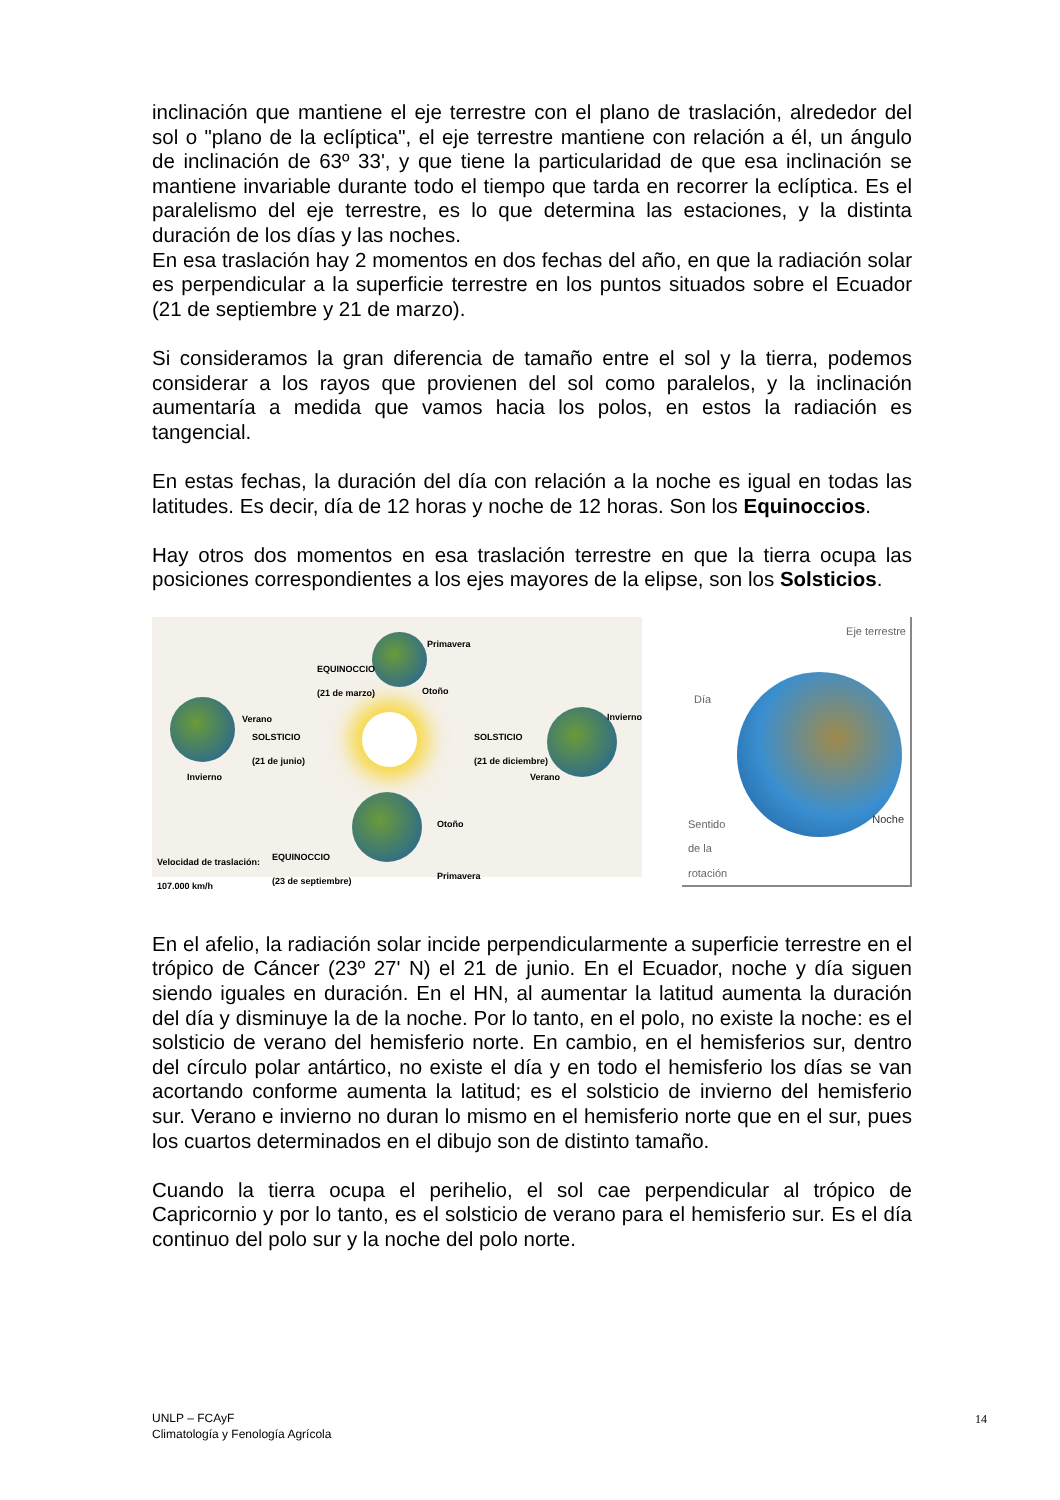inclinación que mantiene el eje terrestre con el plano de traslación, alrededor del sol o "plano de la eclíptica", el eje terrestre mantiene con relación a él, un ángulo de inclinación de 63º 33', y que tiene la particularidad de que esa inclinación se mantiene invariable durante todo el tiempo que tarda en recorrer la eclíptica. Es el paralelismo del eje terrestre, es lo que determina las estaciones, y la distinta duración de los días y las noches.
En esa traslación hay 2 momentos en dos fechas del año, en que la radiación solar es perpendicular a la superficie terrestre en los puntos situados sobre el Ecuador (21 de septiembre y 21 de marzo).
Si consideramos la gran diferencia de tamaño entre el sol y la tierra, podemos considerar a los rayos que provienen del sol como paralelos, y la inclinación aumentaría a medida que vamos hacia los polos, en estos la radiación es tangencial.
En estas fechas, la duración del día con relación a la noche es igual en todas las latitudes. Es decir, día de 12 horas y noche de 12 horas. Son los Equinoccios.
Hay otros dos momentos en esa traslación terrestre en que la tierra ocupa las posiciones correspondientes a los ejes mayores de la elipse, son los Solsticios.
Primavera
EQUINOCCIO
(21 de marzo)
Otoño
Verano
SOLSTICIO
(21 de junio)
Invierno
Invierno
SOLSTICIO
(21 de diciembre)
Verano
Otoño
EQUINOCCIO
(23 de septiembre)
Velocidad de traslación:
107.000 km/h Primavera
Eje terrestre
Día
Noche Sentido
de la
rotación
En el afelio, la radiación solar incide perpendicularmente a superficie terrestre en el trópico de Cáncer (23º 27' N) el 21 de junio. En el Ecuador, noche y día siguen siendo iguales en duración. En el HN, al aumentar la latitud aumenta la duración del día y disminuye la de la noche. Por lo tanto, en el polo, no existe la noche: es el solsticio de verano del hemisferio norte. En cambio, en el hemisferios sur, dentro del círculo polar antártico, no existe el día y en todo el hemisferio los días se van acortando conforme aumenta la latitud; es el solsticio de invierno del hemisferio sur. Verano e invierno no duran lo mismo en el hemisferio norte que en el sur, pues los cuartos determinados en el dibujo son de distinto tamaño.
Cuando la tierra ocupa el perihelio, el sol cae perpendicular al trópico de Capricornio y por lo tanto, es el solsticio de verano para el hemisferio sur. Es el día continuo del polo sur y la noche del polo norte.
UNLP – FCAyF
Climatología y Fenología Agrícola
14